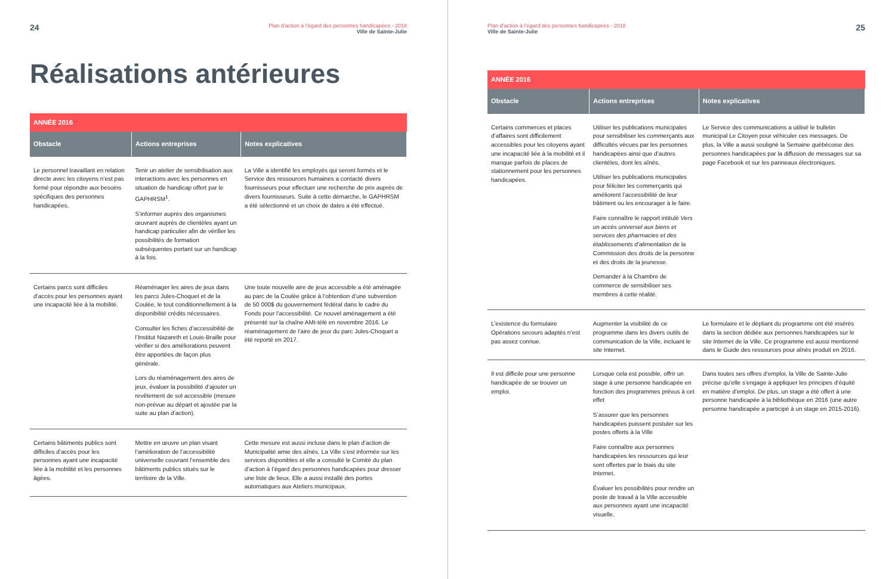24
Plan d’action à l’égard des personnes handicapées - 2018
Ville de Sainte-Julie
Réalisations antérieures
| ANNÉE 2016 | | |
| --- | --- | --- |
| Obstacle | Actions entreprises | Notes explicatives |
| Le personnel travaillant en relation directe avec les citoyens n’est pas formé pour répondre aux besoins spécifiques des personnes handicapées. | Tenir un atelier de sensibilisation aux interactions avec les personnes en situation de handicap offert par le GAPHRSM<sup>1</sup>. S’informer auprès des organismes œuvrant auprès de clientèles ayant un handicap particulier afin de vérifier les possibilités de formation subséquentes portant sur un handicap à la fois. | La Ville a identifié les employés qui seront formés et le Service des ressources humaines a contacté divers fournisseurs pour effectuer une recherche de prix auprès de divers fournisseurs. Suite à cette démarche, le GAPHRSM a été sélectionné et un choix de dates a été effectué. |
| Certains parcs sont difficiles d’accès pour les personnes ayant une incapacité liée à la mobilité. | Réaménager les aires de jeux dans les parcs Jules-Choquet et de la Coulée, le tout conditionnellement à la disponibilité crédits nécessaires. Consulter les fiches d’accessibilité de l’Institut Nazareth et Louis-Braille pour vérifier si des améliorations peuvent être apportées de façon plus générale. Lors du réaménagement des aires de jeux, évaluer la possibilité d’ajouter un revêtement de sol accessible (mesure non-prévue au départ et ajoutée par la suite au plan d’action). | Une toute nouvelle aire de jeux accessible a été aménagée au parc de la Coulée grâce à l’obtention d’une subvention de 50 000$ du gouvernement fédéral dans le cadre du Fonds pour l’accessibilité. Ce nouvel aménagement a été présenté sur la chaîne AMI-télé en novembre 2016. Le réaménagement de l’aire de jeux du parc Jules-Choquet a été reporté en 2017. |
| Certains bâtiments publics sont difficiles d’accès pour les personnes ayant une incapacité liée à la mobilité et les personnes âgées. | Mettre en œuvre un plan visant l’amélioration de l’accessibilité universelle couvrant l’ensemble des bâtiments publics situés sur le territoire de la Ville. | Cette mesure est aussi incluse dans le plan d’action de Municipalité amie des aînés. La Ville s’est informée sur les services disponibles et elle a consulté le Comité du plan d’action à l’égard des personnes handicapées pour dresser une liste de lieux. Elle a aussi installé des portes automatiques aux Ateliers municipaux. |
Plan d’action à l’égard des personnes handicapées - 2018
Ville de Sainte-Julie
25
| ANNÉE 2016 | | |
| --- | --- | --- |
| Obstacle | Actions entreprises | Notes explicatives |
| Certains commerces et places d’affaires sont difficilement accessibles pour les citoyens ayant une incapacité liée à la mobilité et il manque parfois de places de stationnement pour les personnes handicapées. | Utiliser les publications municipales pour sensibiliser les commerçants aux difficultés vécues par les personnes handicapées ainsi que d’autres clientèles, dont les aînés. Utiliser les publications municipales pour féliciter les commerçants qui améliorent l’accessibilité de leur bâtiment ou les encourager à le faire. Faire connaître le rapport intitulé Vers un accès universel aux biens et services des pharmacies et des établissements d’alimentation de la Commission des droits de la personne et des droits de la jeunesse. Demander à la Chambre de commerce de sensibiliser ses membres à cette réalité. | Le Service des communications a utilisé le bulletin municipal Le Citoyen pour véhiculer ces messages. De plus, la Ville a aussi souligné la Semaine québécoise des personnes handicapées par la diffusion de messages sur sa page Facebook et sur les panneaux électroniques. |
| L’existence du formulaire Opérations secours adaptés n’est pas assez connue. | Augmenter la visibilité de ce programme dans les divers outils de communication de la Ville, incluant le site Internet. | Le formulaire et le dépliant du programme ont été insérés dans la section dédiée aux personnes handicapées sur le site Internet de la Ville. Ce programme est aussi mentionné dans le Guide des ressources pour aînés produit en 2016. |
| Il est difficile pour une personne handicapée de se trouver un emploi. | Lorsque cela est possible, offrir un stage à une personne handicapée en fonction des programmes prévus à cet effet S’assurer que les personnes handicapées puissent postuler sur les postes offerts à la Ville Faire connaître aux personnes handicapées les ressources qui leur sont offertes par le biais du site Internet. Évaluer les possibilités pour rendre un poste de travail à la Ville accessible aux personnes ayant une incapacité visuelle. | Dans toutes ses offres d’emploi, la Ville de Sainte-Julie précise qu’elle s’engage à appliquer les principes d’équité en matière d’emploi. De plus, un stage a été offert à une personne handicapée à la bibliothèque en 2016 (une autre personne handicapée a participé à un stage en 2015-2016). |